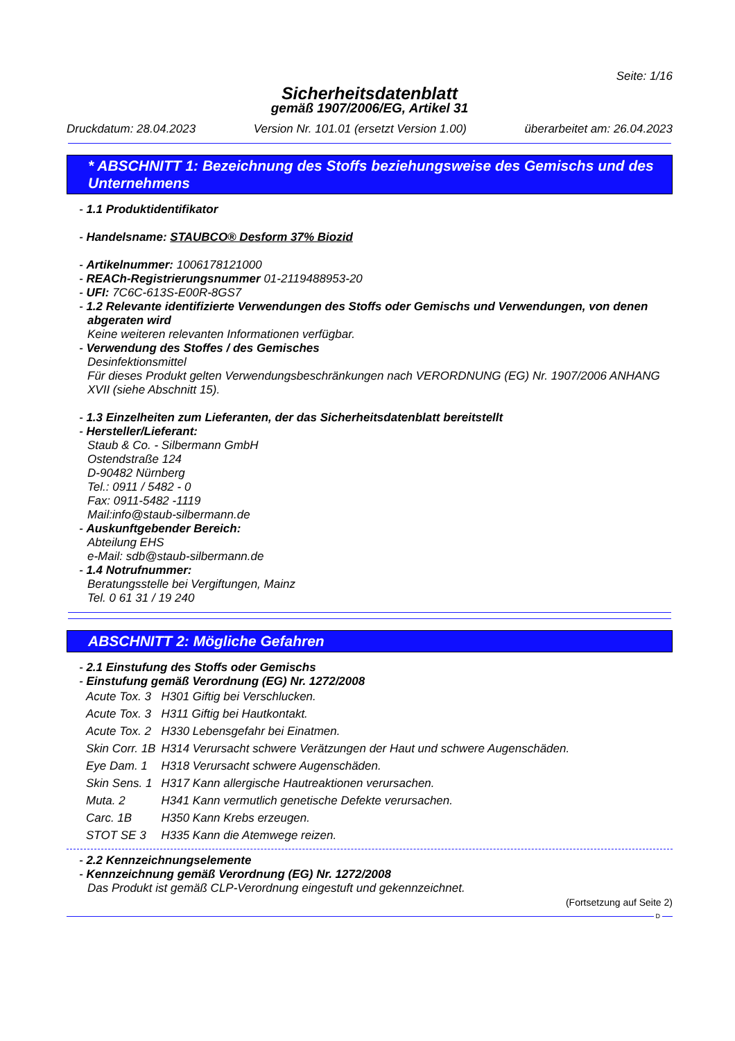Seite: 1/16
Sicherheitsdatenblatt
gemäß 1907/2006/EG, Artikel 31
Druckdatum: 28.04.2023 Version Nr. 101.01 (ersetzt Version 1.00) überarbeitet am: 26.04.2023
* ABSCHNITT 1: Bezeichnung des Stoffs beziehungsweise des Gemischs und des Unternehmens
- 1.1 Produktidentifikator
- Handelsname: STAUBCO® Desform 37% Biozid
- Artikelnummer: 1006178121000
- REACh-Registrierungsnummer 01-2119488953-20
- UFI: 7C6C-613S-E00R-8GS7
- 1.2 Relevante identifizierte Verwendungen des Stoffs oder Gemischs und Verwendungen, von denen abgeraten wird
Keine weiteren relevanten Informationen verfügbar.
- Verwendung des Stoffes / des Gemisches
Desinfektionsmittel
Für dieses Produkt gelten Verwendungsbeschränkungen nach VERORDNUNG (EG) Nr. 1907/2006 ANHANG XVII (siehe Abschnitt 15).
- 1.3 Einzelheiten zum Lieferanten, der das Sicherheitsdatenblatt bereitstellt
- Hersteller/Lieferant:
Staub & Co. - Silbermann GmbH
Ostendstraße 124
D-90482 Nürnberg
Tel.: 0911 / 5482 - 0
Fax: 0911-5482 -1119
Mail:info@staub-silbermann.de
- Auskunftgebender Bereich:
Abteilung EHS
e-Mail: sdb@staub-silbermann.de
- 1.4 Notrufnummer:
Beratungsstelle bei Vergiftungen, Mainz
Tel. 0 61 31 / 19 240
ABSCHNITT 2: Mögliche Gefahren
- 2.1 Einstufung des Stoffs oder Gemischs
- Einstufung gemäß Verordnung (EG) Nr. 1272/2008
| Acute Tox. 3 | H301 Giftig bei Verschlucken. |
| Acute Tox. 3 | H311 Giftig bei Hautkontakt. |
| Acute Tox. 2 | H330 Lebensgefahr bei Einatmen. |
| Skin Corr. 1B | H314 Verursacht schwere Verätzungen der Haut und schwere Augenschäden. |
| Eye Dam. 1 | H318 Verursacht schwere Augenschäden. |
| Skin Sens. 1 | H317 Kann allergische Hautreaktionen verursachen. |
| Muta. 2 | H341 Kann vermutlich genetische Defekte verursachen. |
| Carc. 1B | H350 Kann Krebs erzeugen. |
| STOT SE 3 | H335 Kann die Atemwege reizen. |
- 2.2 Kennzeichnungselemente
- Kennzeichnung gemäß Verordnung (EG) Nr. 1272/2008
Das Produkt ist gemäß CLP-Verordnung eingestuft und gekennzeichnet.
(Fortsetzung auf Seite 2)
D